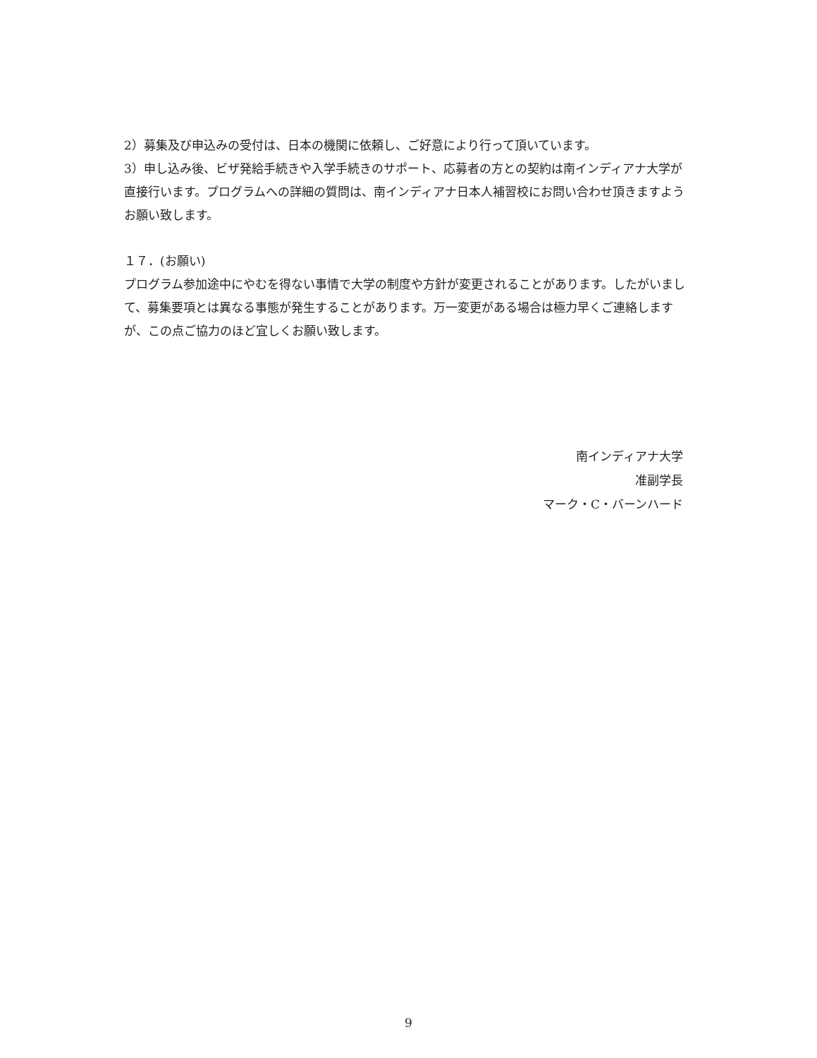2）募集及び申込みの受付は、日本の機関に依頼し、ご好意により行って頂いています。
3）申し込み後、ビザ発給手続きや入学手続きのサポート、応募者の方との契約は南インディアナ大学が直接行います。プログラムへの詳細の質問は、南インディアナ日本人補習校にお問い合わせ頂きますようお願い致します。
１７．(お願い)
プログラム参加途中にやむを得ない事情で大学の制度や方針が変更されることがあります。したがいまして、募集要項とは異なる事態が発生することがあります。万一変更がある場合は極力早くご連絡しますが、この点ご協力のほど宜しくお願い致します。
南インディアナ大学
准副学長
マーク・C・バーンハード
9